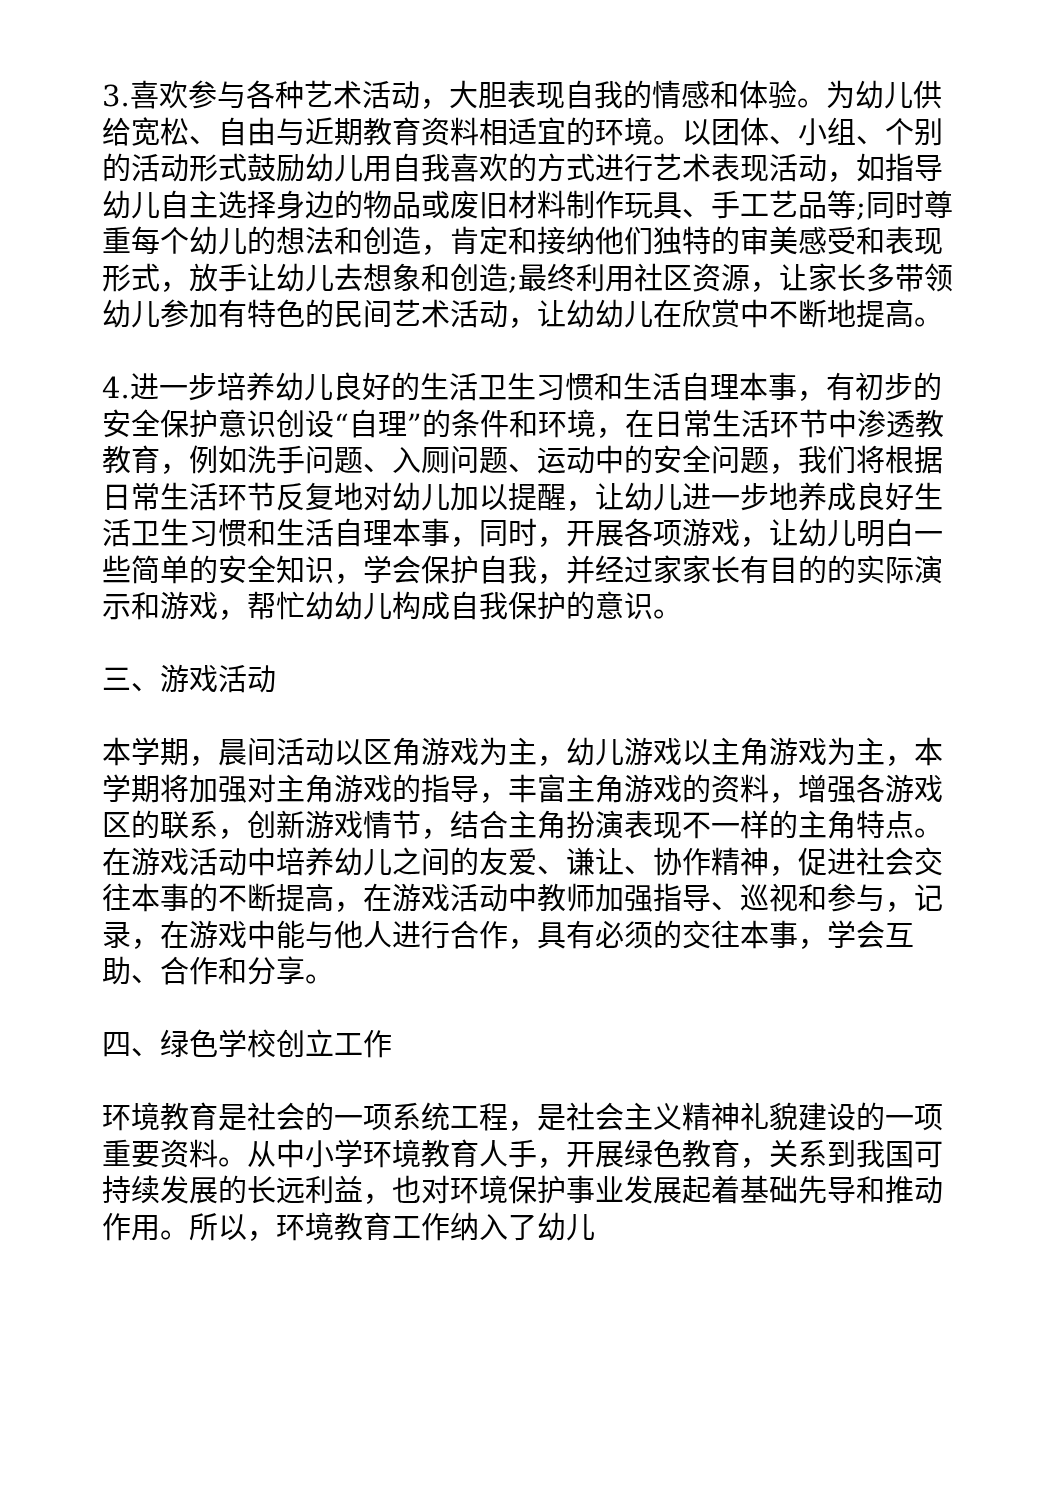3.喜欢参与各种艺术活动，大胆表现自我的情感和体验。为幼儿供给宽松、自由与近期教育资料相适宜的环境。以团体、小组、个别的活动形式鼓励幼儿用自我喜欢的方式进行艺术表现活动，如指导幼儿自主选择身边的物品或废旧材料制作玩具、手工艺品等;同时尊重每个幼儿的想法和创造，肯定和接纳他们独特的审美感受和表现形式，放手让幼儿去想象和创造;最终利用社区资源，让家长多带领幼儿参加有特色的民间艺术活动，让幼幼儿在欣赏中不断地提高。
4.进一步培养幼儿良好的生活卫生习惯和生活自理本事，有初步的安全保护意识创设“自理”的条件和环境，在日常生活环节中渗透教教育，例如洗手问题、入厕问题、运动中的安全问题，我们将根据日常生活环节反复地对幼儿加以提醒，让幼儿进一步地养成良好生活卫生习惯和生活自理本事，同时，开展各项游戏，让幼儿明白一些简单的安全知识，学会保护自我，并经过家家长有目的的实际演示和游戏，帮忙幼幼儿构成自我保护的意识。
三、游戏活动
本学期，晨间活动以区角游戏为主，幼儿游戏以主角游戏为主，本学期将加强对主角游戏的指导，丰富主角游戏的资料，增强各游戏区的联系，创新游戏情节，结合主角扮演表现不一样的主角特点。在游戏活动中培养幼儿之间的友爱、谦让、协作精神，促进社会交往本事的不断提高，在游戏活动中教师加强指导、巡视和参与，记录，在游戏中能与他人进行合作，具有必须的交往本事，学会互助、合作和分享。
四、绿色学校创立工作
环境教育是社会的一项系统工程，是社会主义精神礼貌建设的一项重要资料。从中小学环境教育人手，开展绿色教育，关系到我国可持续发展的长远利益，也对环境保护事业发展起着基础先导和推动作用。所以，环境教育工作纳入了幼儿